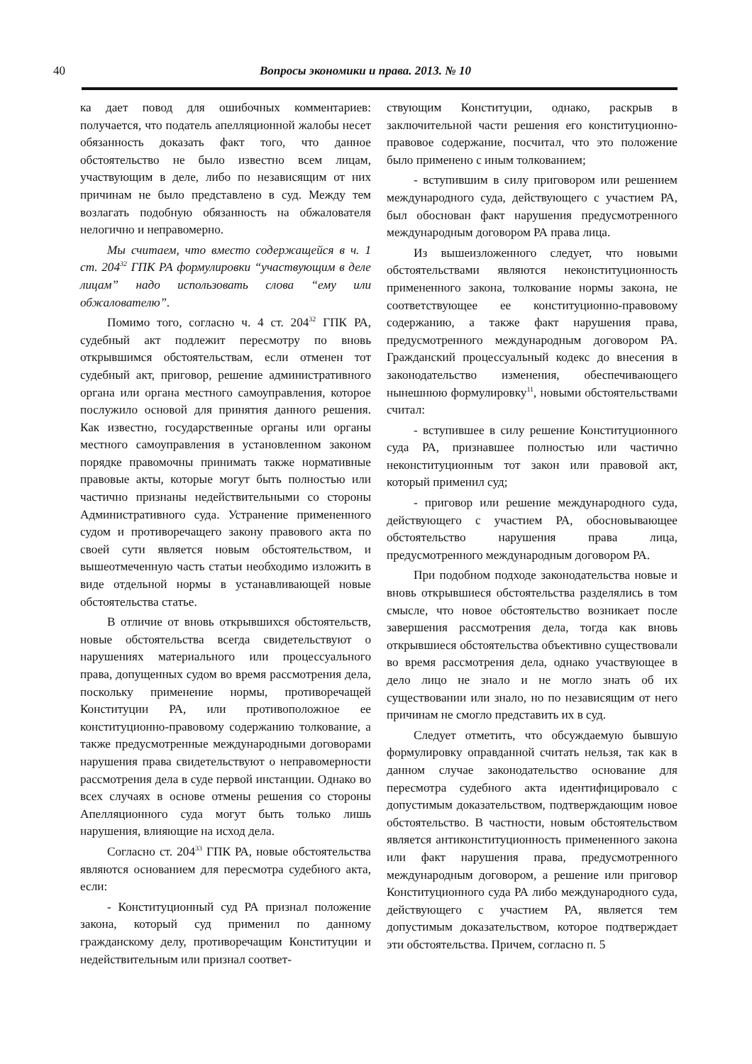40
Вопросы экономики и права. 2013. № 10
ка дает повод для ошибочных комментариев: получается, что податель апелляционной жалобы несет обязанность доказать факт того, что данное обстоятельство не было известно всем лицам, участвующим в деле, либо по независящим от них причинам не было представлено в суд. Между тем возлагать подобную обязанность на обжалователя нелогично и неправомерно.
Мы считаем, что вместо содержащейся в ч. 1 ст. 204<sup>32</sup> ГПК РА формулировки “участвующим в деле лицам” надо использовать слова “ему или обжалователю”.
Помимо того, согласно ч. 4 ст. 204<sup>32</sup> ГПК РА, судебный акт подлежит пересмотру по вновь открывшимся обстоятельствам, если отменен тот судебный акт, приговор, решение административного органа или органа местного самоуправления, которое послужило основой для принятия данного решения. Как известно, государственные органы или органы местного самоуправления в установленном законом порядке правомочны принимать также нормативные правовые акты, которые могут быть полностью или частично признаны недействительными со стороны Административного суда. Устранение примененного судом и противоречащего закону правового акта по своей сути является новым обстоятельством, и вышеотмеченную часть статьи необходимо изложить в виде отдельной нормы в устанавливающей новые обстоятельства статье.
В отличие от вновь открывшихся обстоятельств, новые обстоятельства всегда свидетельствуют о нарушениях материального или процессуального права, допущенных судом во время рассмотрения дела, поскольку применение нормы, противоречащей Конституции РА, или противоположное ее конституционно-правовому содержанию толкование, а также предусмотренные международными договорами нарушения права свидетельствуют о неправомерности рассмотрения дела в суде первой инстанции. Однако во всех случаях в основе отмены решения со стороны Апелляционного суда могут быть только лишь нарушения, влияющие на исход дела.
Согласно ст. 204<sup>33</sup> ГПК РА, новые обстоятельства являются основанием для пересмотра судебного акта, если:
- Конституционный суд РА признал положение закона, который суд применил по данному гражданскому делу, противоречащим Конституции и недействительным или признал соответ-
ствующим Конституции, однако, раскрыв в заключительной части решения его конституционно-правовое содержание, посчитал, что это положение было применено с иным толкованием;
- вступившим в силу приговором или решением международного суда, действующего с участием РА, был обоснован факт нарушения предусмотренного международным договором РА права лица.
Из вышеизложенного следует, что новыми обстоятельствами являются неконституционность примененного закона, толкование нормы закона, не соответствующее ее конституционно-правовому содержанию, а также факт нарушения права, предусмотренного международным договором РА. Гражданский процессуальный кодекс до внесения в законодательство изменения, обеспечивающего нынешнюю формулировку<sup>11</sup>, новыми обстоятельствами считал:
- вступившее в силу решение Конституционного суда РА, признавшее полностью или частично неконституционным тот закон или правовой акт, который применил суд;
- приговор или решение международного суда, действующего с участием РА, обосновывающее обстоятельство нарушения права лица, предусмотренного международным договором РА.
При подобном подходе законодательства новые и вновь открывшиеся обстоятельства разделялись в том смысле, что новое обстоятельство возникает после завершения рассмотрения дела, тогда как вновь открывшиеся обстоятельства объективно существовали во время рассмотрения дела, однако участвующее в дело лицо не знало и не могло знать об их существовании или знало, но по независящим от него причинам не смогло представить их в суд.
Следует отметить, что обсуждаемую бывшую формулировку оправданной считать нельзя, так как в данном случае законодательство основание для пересмотра судебного акта идентифицировало с допустимым доказательством, подтверждающим новое обстоятельство. В частности, новым обстоятельством является антиконституционность примененного закона или факт нарушения права, предусмотренного международным договором, а решение или приговор Конституционного суда РА либо международного суда, действующего с участием РА, является тем допустимым доказательством, которое подтверждает эти обстоятельства. Причем, согласно п. 5